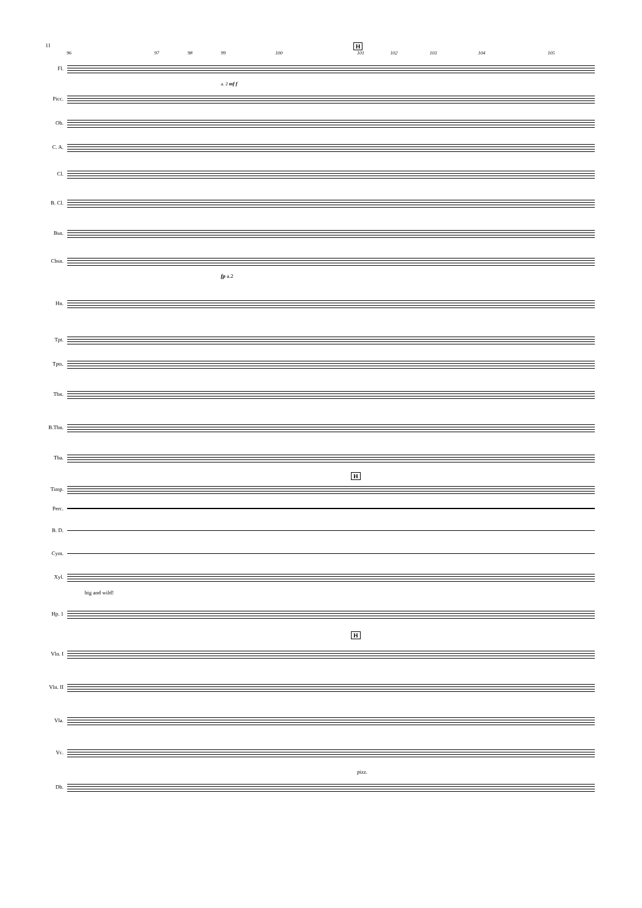11 H
96 97 98 99 100 101 102 103 104 105
Fl.
a. 2 mf f
Picc.
Ob.
C. A.
Cl.
B. Cl.
Bsn.
Cbsn.
fp a.2
Hn.
Tpt.
Tpts.
Tbn.
B.Tbn.
Tba.
H
Timp.
Perc.
B. D.
Cym.
Xyl.
big and wild!
Hp. 1
H
Vln. I
Vln. II
Vla.
Vc.
pizz.
Db.